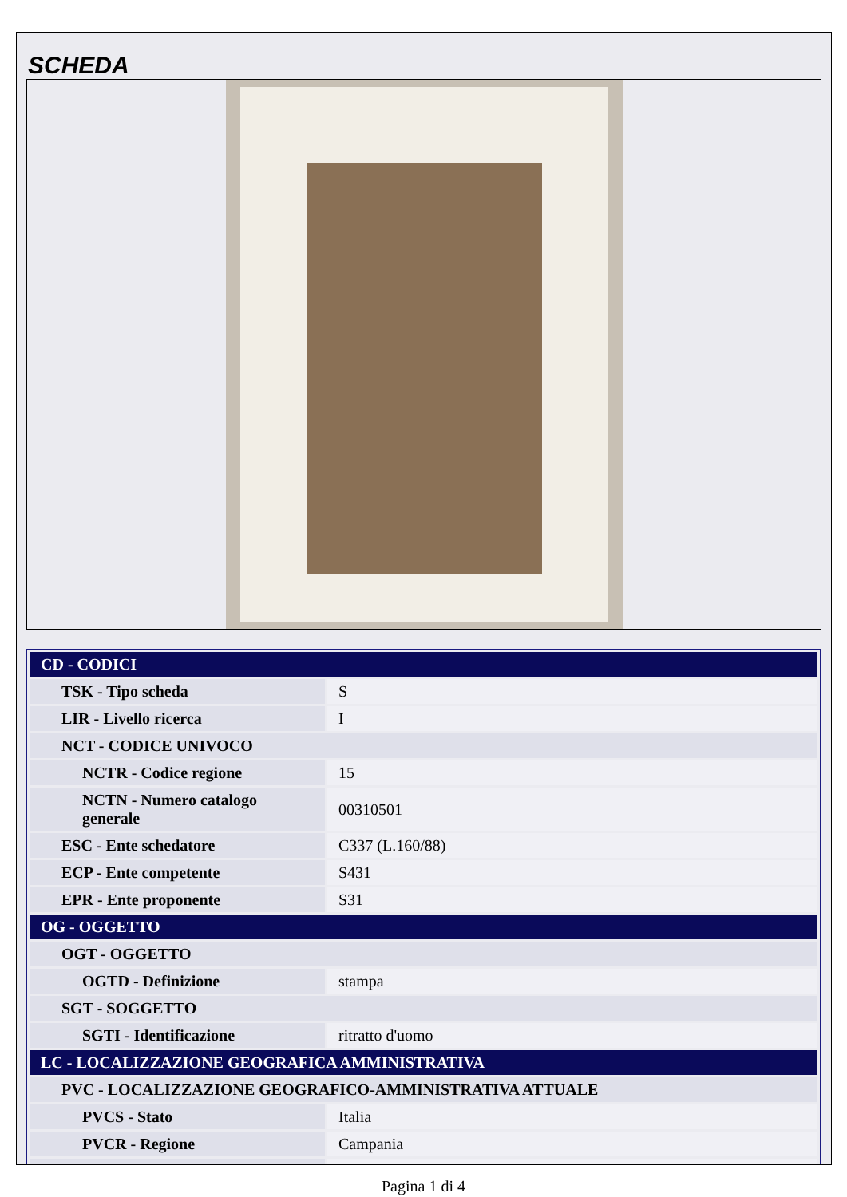SCHEDA
| CD - CODICI | |
| TSK - Tipo scheda | S |
| LIR - Livello ricerca | I |
| NCT - CODICE UNIVOCO | |
| NCTR - Codice regione | 15 |
| NCTN - Numero catalogo generale | 00310501 |
| ESC - Ente schedatore | C337 (L.160/88) |
| ECP - Ente competente | S431 |
| EPR - Ente proponente | S31 |
| OG - OGGETTO | |
| OGT - OGGETTO | |
| OGTD - Definizione | stampa |
| SGT - SOGGETTO | |
| SGTI - Identificazione | ritratto d'uomo |
| LC - LOCALIZZAZIONE GEOGRAFICA AMMINISTRATIVA | |
| PVC - LOCALIZZAZIONE GEOGRAFICO-AMMINISTRATIVA ATTUALE | |
| PVCS - Stato | Italia |
| PVCR - Regione | Campania |
Pagina 1 di 4